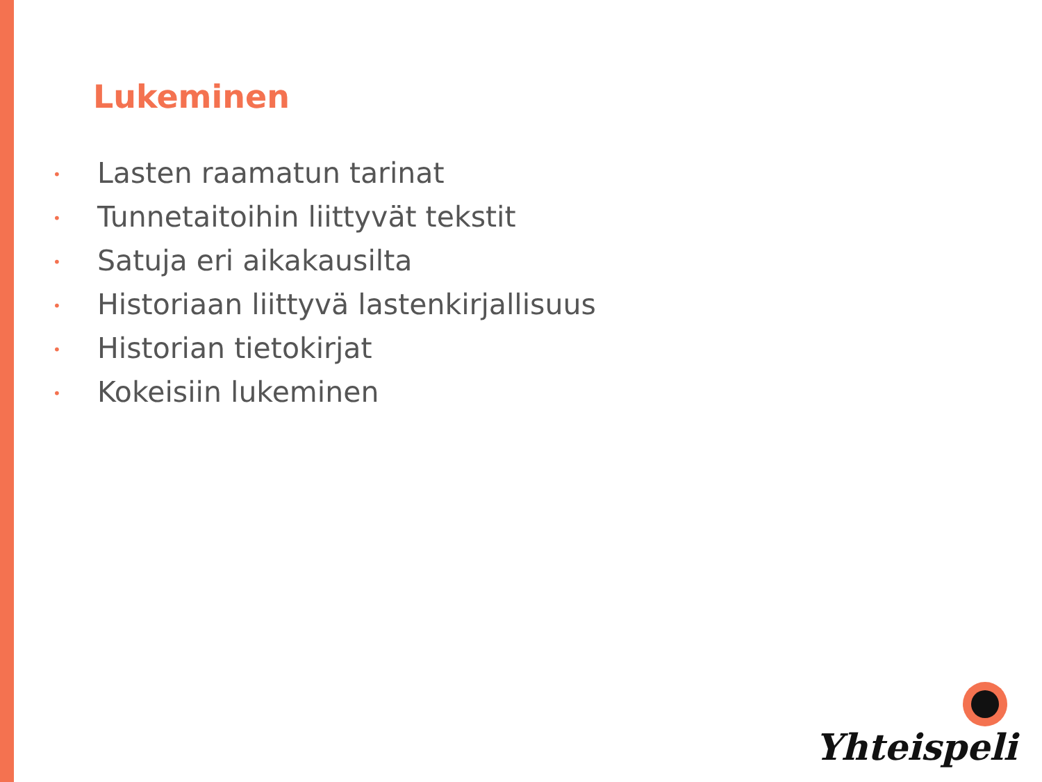Lukeminen
• Lasten raamatun tarinat
• Tunnetaitoihin liittyvät tekstit
• Satuja eri aikakausilta
• Historiaan liittyvä lastenkirjallisuus
• Historian tietokirjat
• Kokeisiin lukeminen
Yhteispeli